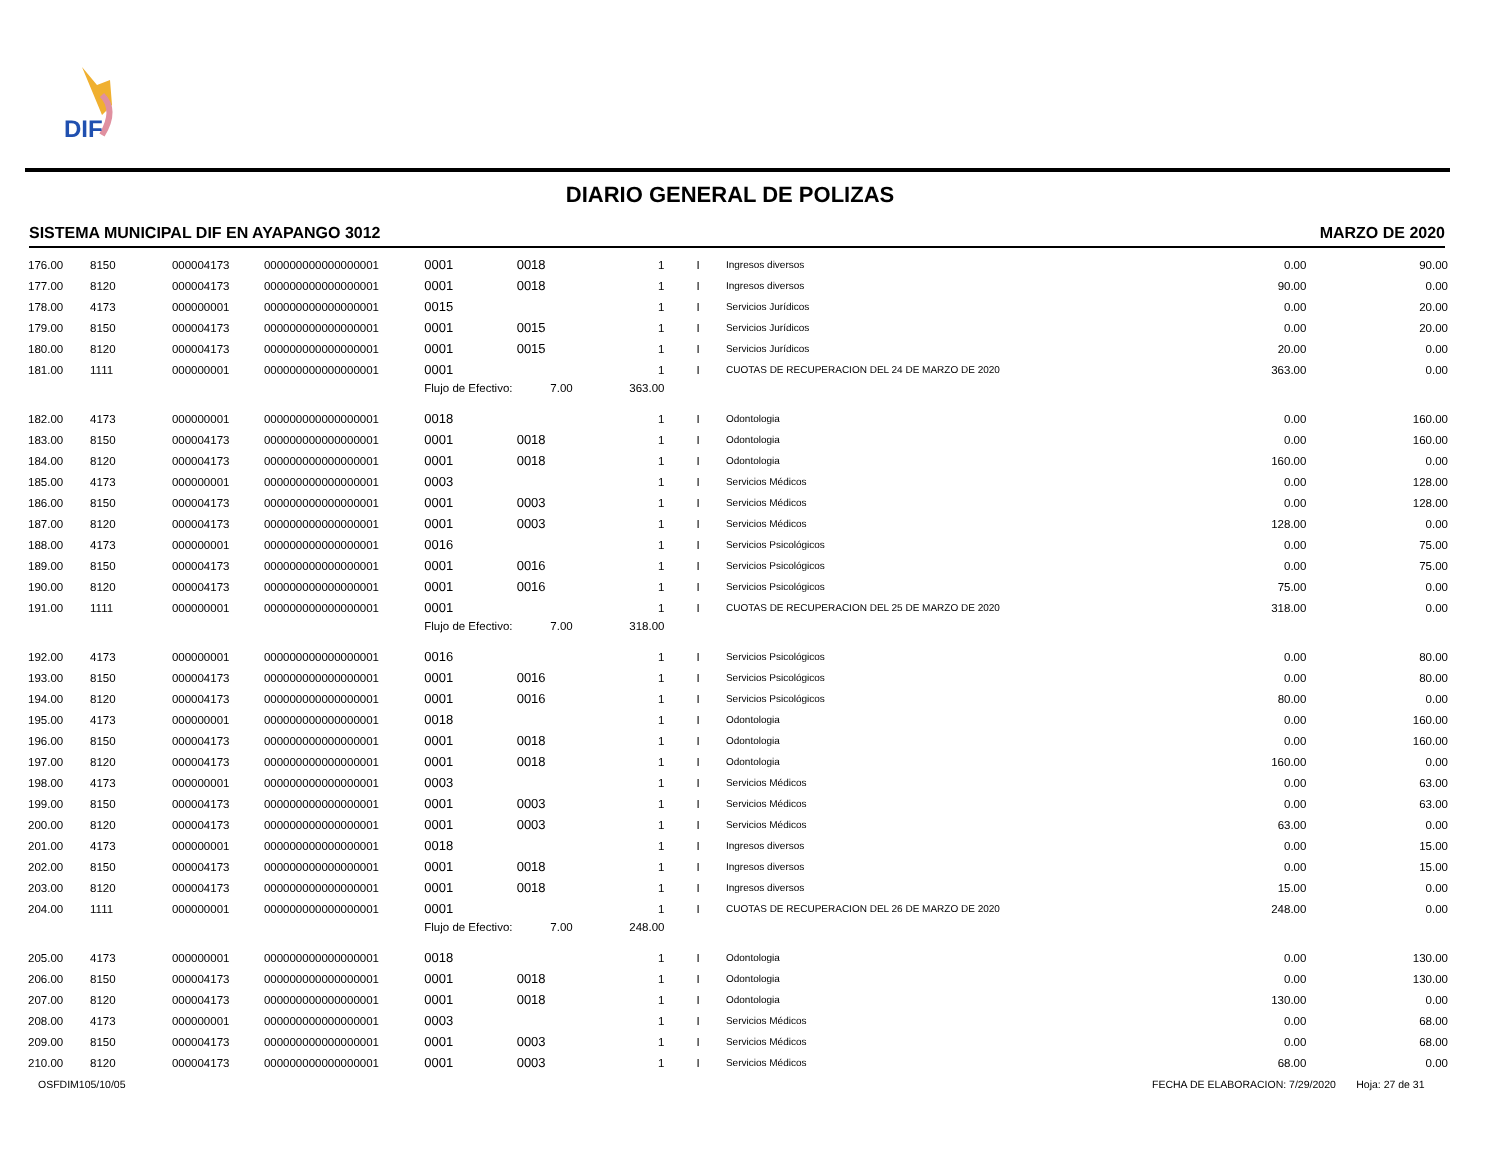DIF
DIARIO GENERAL DE POLIZAS
SISTEMA MUNICIPAL DIF EN AYAPANGO 3012 MARZO DE 2020
| 176.00 | 8150 | 000004173 | 000000000000000001 | 0001 | 0018 | 1 | I | | Ingresos diversos | 0.00 | 90.00 |
| 177.00 | 8120 | 000004173 | 000000000000000001 | 0001 | 0018 | 1 | I | | Ingresos diversos | 90.00 | 0.00 |
| 178.00 | 4173 | 000000001 | 000000000000000001 | 0015 | | 1 | I | | Servicios Jurídicos | 0.00 | 20.00 |
| 179.00 | 8150 | 000004173 | 000000000000000001 | 0001 | 0015 | 1 | I | | Servicios Jurídicos | 0.00 | 20.00 |
| 180.00 | 8120 | 000004173 | 000000000000000001 | 0001 | 0015 | 1 | I | | Servicios Jurídicos | 20.00 | 0.00 |
| 181.00 | 1111 | 000000001 | 000000000000000001 | 0001 | | 1 | I | | CUOTAS DE RECUPERACION DEL 24 DE MARZO DE 2020 | 363.00 | 0.00 |
| | | | | Flujo de Efectivo: | 7.00 | 363.00 | | | | | |
| 182.00 | 4173 | 000000001 | 000000000000000001 | 0018 | | 1 | I | | Odontologia | 0.00 | 160.00 |
| 183.00 | 8150 | 000004173 | 000000000000000001 | 0001 | 0018 | 1 | I | | Odontologia | 0.00 | 160.00 |
| 184.00 | 8120 | 000004173 | 000000000000000001 | 0001 | 0018 | 1 | I | | Odontologia | 160.00 | 0.00 |
| 185.00 | 4173 | 000000001 | 000000000000000001 | 0003 | | 1 | I | | Servicios Médicos | 0.00 | 128.00 |
| 186.00 | 8150 | 000004173 | 000000000000000001 | 0001 | 0003 | 1 | I | | Servicios Médicos | 0.00 | 128.00 |
| 187.00 | 8120 | 000004173 | 000000000000000001 | 0001 | 0003 | 1 | I | | Servicios Médicos | 128.00 | 0.00 |
| 188.00 | 4173 | 000000001 | 000000000000000001 | 0016 | | 1 | I | | Servicios Psicológicos | 0.00 | 75.00 |
| 189.00 | 8150 | 000004173 | 000000000000000001 | 0001 | 0016 | 1 | I | | Servicios Psicológicos | 0.00 | 75.00 |
| 190.00 | 8120 | 000004173 | 000000000000000001 | 0001 | 0016 | 1 | I | | Servicios Psicológicos | 75.00 | 0.00 |
| 191.00 | 1111 | 000000001 | 000000000000000001 | 0001 | | 1 | I | | CUOTAS DE RECUPERACION DEL 25 DE MARZO DE 2020 | 318.00 | 0.00 |
| | | | | Flujo de Efectivo: | 7.00 | 318.00 | | | | | |
| 192.00 | 4173 | 000000001 | 000000000000000001 | 0016 | | 1 | I | | Servicios Psicológicos | 0.00 | 80.00 |
| 193.00 | 8150 | 000004173 | 000000000000000001 | 0001 | 0016 | 1 | I | | Servicios Psicológicos | 0.00 | 80.00 |
| 194.00 | 8120 | 000004173 | 000000000000000001 | 0001 | 0016 | 1 | I | | Servicios Psicológicos | 80.00 | 0.00 |
| 195.00 | 4173 | 000000001 | 000000000000000001 | 0018 | | 1 | I | | Odontologia | 0.00 | 160.00 |
| 196.00 | 8150 | 000004173 | 000000000000000001 | 0001 | 0018 | 1 | I | | Odontologia | 0.00 | 160.00 |
| 197.00 | 8120 | 000004173 | 000000000000000001 | 0001 | 0018 | 1 | I | | Odontologia | 160.00 | 0.00 |
| 198.00 | 4173 | 000000001 | 000000000000000001 | 0003 | | 1 | I | | Servicios Médicos | 0.00 | 63.00 |
| 199.00 | 8150 | 000004173 | 000000000000000001 | 0001 | 0003 | 1 | I | | Servicios Médicos | 0.00 | 63.00 |
| 200.00 | 8120 | 000004173 | 000000000000000001 | 0001 | 0003 | 1 | I | | Servicios Médicos | 63.00 | 0.00 |
| 201.00 | 4173 | 000000001 | 000000000000000001 | 0018 | | 1 | I | | Ingresos diversos | 0.00 | 15.00 |
| 202.00 | 8150 | 000004173 | 000000000000000001 | 0001 | 0018 | 1 | I | | Ingresos diversos | 0.00 | 15.00 |
| 203.00 | 8120 | 000004173 | 000000000000000001 | 0001 | 0018 | 1 | I | | Ingresos diversos | 15.00 | 0.00 |
| 204.00 | 1111 | 000000001 | 000000000000000001 | 0001 | | 1 | I | | CUOTAS DE RECUPERACION DEL 26 DE MARZO DE 2020 | 248.00 | 0.00 |
| | | | | Flujo de Efectivo: | 7.00 | 248.00 | | | | | |
| 205.00 | 4173 | 000000001 | 000000000000000001 | 0018 | | 1 | I | | Odontologia | 0.00 | 130.00 |
| 206.00 | 8150 | 000004173 | 000000000000000001 | 0001 | 0018 | 1 | I | | Odontologia | 0.00 | 130.00 |
| 207.00 | 8120 | 000004173 | 000000000000000001 | 0001 | 0018 | 1 | I | | Odontologia | 130.00 | 0.00 |
| 208.00 | 4173 | 000000001 | 000000000000000001 | 0003 | | 1 | I | | Servicios Médicos | 0.00 | 68.00 |
| 209.00 | 8150 | 000004173 | 000000000000000001 | 0001 | 0003 | 1 | I | | Servicios Médicos | 0.00 | 68.00 |
| 210.00 | 8120 | 000004173 | 000000000000000001 | 0001 | 0003 | 1 | I | | Servicios Médicos | 68.00 | 0.00 |
OSFDIM105/10/05
FECHA DE ELABORACION: 7/29/2020 Hoja: 27 de 31